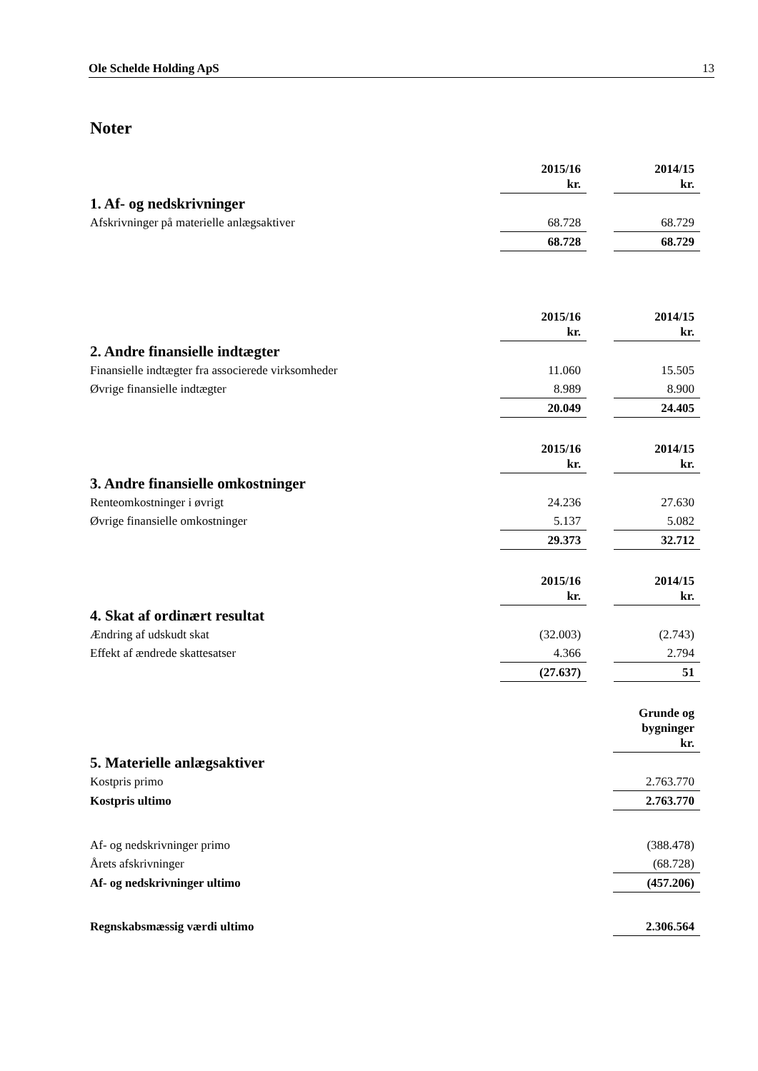Ole Schelde Holding ApS 13
Noter
| | 2015/16 kr. | | 2014/15 kr. |
| 1. Af- og nedskrivninger | | | |
| Afskrivninger på materielle anlægsaktiver | 68.728 | | 68.729 |
| | 68.728 | | 68.729 |
| | 2015/16 kr. | | 2014/15 kr. |
| 2. Andre finansielle indtægter | | | |
| Finansielle indtægter fra associerede virksomheder | 11.060 | | 15.505 |
| Øvrige finansielle indtægter | 8.989 | | 8.900 |
| | 20.049 | | 24.405 |
| | 2015/16 kr. | | 2014/15 kr. |
| 3. Andre finansielle omkostninger | | | |
| Renteomkostninger i øvrigt | 24.236 | | 27.630 |
| Øvrige finansielle omkostninger | 5.137 | | 5.082 |
| | 29.373 | | 32.712 |
| | 2015/16 kr. | | 2014/15 kr. |
| 4. Skat af ordinært resultat | | | |
| Ændring af udskudt skat | (32.003) | | (2.743) |
| Effekt af ændrede skattesatser | 4.366 | | 2.794 |
| | (27.637) | | 51 |
| | | | Grunde og bygninger kr. |
| 5. Materielle anlægsaktiver | | | |
| Kostpris primo | | | 2.763.770 |
| Kostpris ultimo | | | 2.763.770 |
| Af- og nedskrivninger primo | | | (388.478) |
| Årets afskrivninger | | | (68.728) |
| Af- og nedskrivninger ultimo | | | (457.206) |
| Regnskabsmæssig værdi ultimo | | | 2.306.564 |